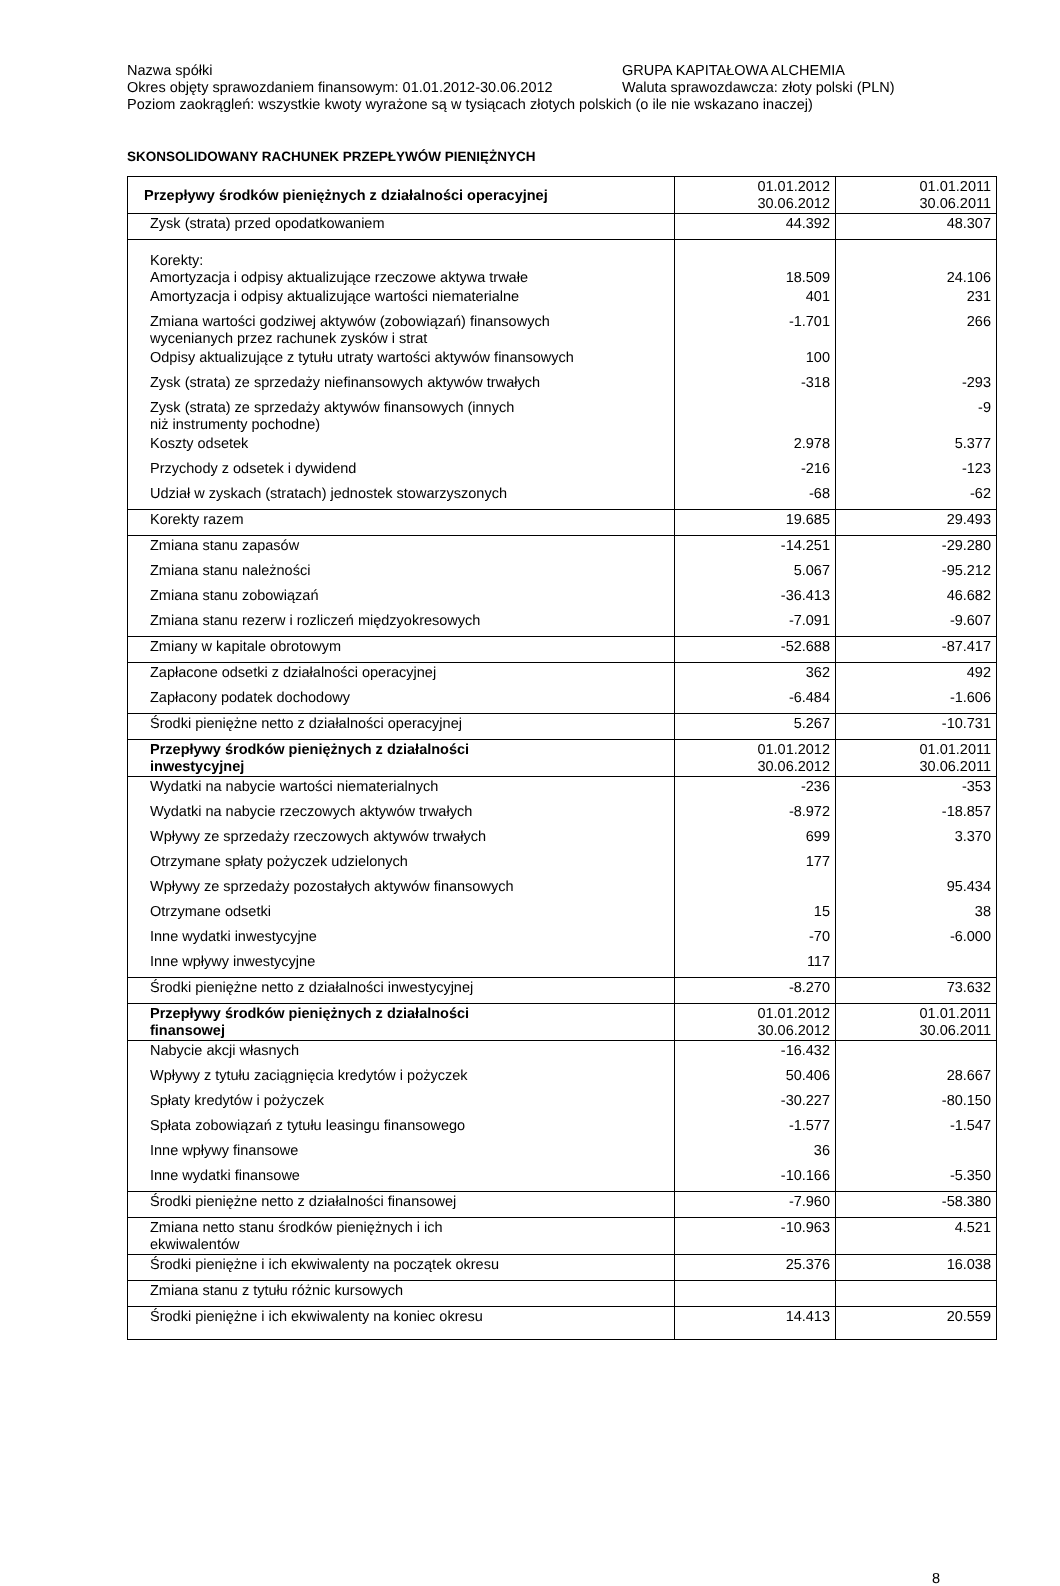Nazwa spółki GRUPA KAPITAŁOWA ALCHEMIA
Okres objęty sprawozdaniem finansowym: 01.01.2012-30.06.2012
Waluta sprawozdawcza: złoty polski (PLN)
Poziom zaokrągleń: wszystkie kwoty wyrażone są w tysiącach złotych polskich (o ile nie wskazano inaczej)
SKONSOLIDOWANY RACHUNEK PRZEPŁYWÓW PIENIĘŻNYCH
| Przepływy środków pieniężnych z działalności operacyjnej | 01.01.2012 30.06.2012 | 01.01.2011 30.06.2011 |
| Zysk (strata) przed opodatkowaniem | 44.392 | 48.307 |
| Korekty: Amortyzacja i odpisy aktualizujące rzeczowe aktywa trwałe | 18.509 | 24.106 |
| Amortyzacja i odpisy aktualizujące wartości niematerialne | 401 | 231 |
| Zmiana wartości godziwej aktywów (zobowiązań) finansowych wycenianych przez rachunek zysków i strat | -1.701 | 266 |
| Odpisy aktualizujące z tytułu utraty wartości aktywów finansowych | 100 | |
| Zysk (strata) ze sprzedaży niefinansowych aktywów trwałych | -318 | -293 |
| Zysk (strata) ze sprzedaży aktywów finansowych (innych niż instrumenty pochodne) | | -9 |
| Koszty odsetek | 2.978 | 5.377 |
| Przychody z odsetek i dywidend | -216 | -123 |
| Udział w zyskach (stratach) jednostek stowarzyszonych | -68 | -62 |
| Korekty razem | 19.685 | 29.493 |
| Zmiana stanu zapasów | -14.251 | -29.280 |
| Zmiana stanu należności | 5.067 | -95.212 |
| Zmiana stanu zobowiązań | -36.413 | 46.682 |
| Zmiana stanu rezerw i rozliczeń międzyokresowych | -7.091 | -9.607 |
| Zmiany w kapitale obrotowym | -52.688 | -87.417 |
| Zapłacone odsetki z działalności operacyjnej | 362 | 492 |
| Zapłacony podatek dochodowy | -6.484 | -1.606 |
| Środki pieniężne netto z działalności operacyjnej | 5.267 | -10.731 |
| Przepływy środków pieniężnych z działalności inwestycyjnej | 01.01.2012 30.06.2012 | 01.01.2011 30.06.2011 |
| Wydatki na nabycie wartości niematerialnych | -236 | -353 |
| Wydatki na nabycie rzeczowych aktywów trwałych | -8.972 | -18.857 |
| Wpływy ze sprzedaży rzeczowych aktywów trwałych | 699 | 3.370 |
| Otrzymane spłaty pożyczek udzielonych | 177 | |
| Wpływy ze sprzedaży pozostałych aktywów finansowych | | 95.434 |
| Otrzymane odsetki | 15 | 38 |
| Inne wydatki inwestycyjne | -70 | -6.000 |
| Inne wpływy inwestycyjne | 117 | |
| Środki pieniężne netto z działalności inwestycyjnej | -8.270 | 73.632 |
| Przepływy środków pieniężnych z działalności finansowej | 01.01.2012 30.06.2012 | 01.01.2011 30.06.2011 |
| Nabycie akcji własnych | -16.432 | |
| Wpływy z tytułu zaciągnięcia kredytów i pożyczek | 50.406 | 28.667 |
| Spłaty kredytów i pożyczek | -30.227 | -80.150 |
| Spłata zobowiązań z tytułu leasingu finansowego | -1.577 | -1.547 |
| Inne wpływy finansowe | 36 | |
| Inne wydatki finansowe | -10.166 | -5.350 |
| Środki pieniężne netto z działalności finansowej | -7.960 | -58.380 |
| Zmiana netto stanu środków pieniężnych i ich ekwiwalentów | -10.963 | 4.521 |
| Środki pieniężne i ich ekwiwalenty na początek okresu | 25.376 | 16.038 |
| Zmiana stanu z tytułu różnic kursowych | | |
| Środki pieniężne i ich ekwiwalenty na koniec okresu | 14.413 | 20.559 |
8